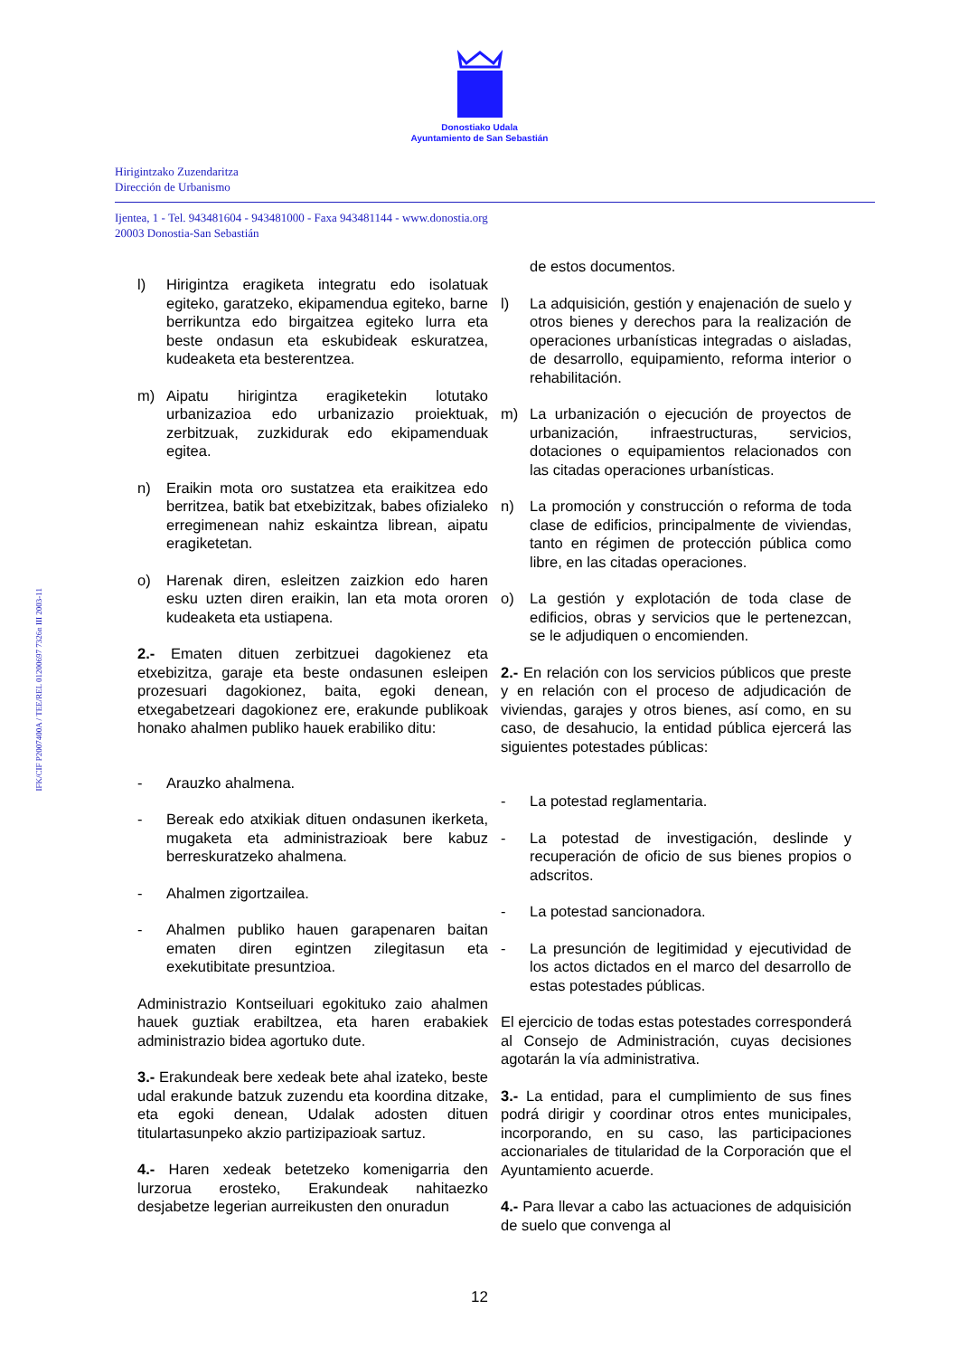Donostiako Udala
Ayuntamiento de San Sebastián
Hirigintzako Zuzendaritza
Dirección de Urbanismo
Ijentea, 1 - Tel. 943481604 - 943481000 - Faxa 943481144 - www.donostia.org
20003 Donostia-San Sebastián
IFK/CIF P2007400A / TEE/REL 01200697 7326n III 2003-11
l) Hirigintza eragiketa integratu edo isolatuak egiteko, garatzeko, ekipamendua egiteko, barne berrikuntza edo birgaitzea egiteko lurra eta beste ondasun eta eskubideak eskuratzea, kudeaketa eta besterentzea.
m) Aipatu hirigintza eragiketekin lotutako urbanizazioa edo urbanizazio proiektuak, zerbitzuak, zuzkidurak edo ekipamenduak egitea.
n) Eraikin mota oro sustatzea eta eraikitzea edo berritzea, batik bat etxebizitzak, babes ofizialeko erregimenean nahiz eskaintza librean, aipatu eragiketetan.
o) Harenak diren, esleitzen zaizkion edo haren esku uzten diren eraikin, lan eta mota ororen kudeaketa eta ustiapena.
2.- Ematen dituen zerbitzuei dagokienez eta etxebizitza, garaje eta beste ondasunen esleipen prozesuari dagokionez, baita, egoki denean, etxegabetzeari dagokionez ere, erakunde publikoak honako ahalmen publiko hauek erabiliko ditu:
- Arauzko ahalmena.
- Bereak edo atxikiak dituen ondasunen ikerketa, mugaketa eta administrazioak bere kabuz berreskuratzeko ahalmena.
- Ahalmen zigortzailea.
- Ahalmen publiko hauen garapenaren baitan ematen diren egintzen zilegitasun eta exekutibitate presuntzioa.
Administrazio Kontseiluari egokituko zaio ahalmen hauek guztiak erabiltzea, eta haren erabakiek administrazio bidea agortuko dute.
3.- Erakundeak bere xedeak bete ahal izateko, beste udal erakunde batzuk zuzendu eta koordina ditzake, eta egoki denean, Udalak adosten dituen titulartasunpeko akzio partizipazioak sartuz.
4.- Haren xedeak betetzeko komenigarria den lurzorua erosteko, Erakundeak nahitaezko desjabetze legerian aurreikusten den onuradun
de estos documentos.
l) La adquisición, gestión y enajenación de suelo y otros bienes y derechos para la realización de operaciones urbanísticas integradas o aisladas, de desarrollo, equipamiento, reforma interior o rehabilitación.
m) La urbanización o ejecución de proyectos de urbanización, infraestructuras, servicios, dotaciones o equipamientos relacionados con las citadas operaciones urbanísticas.
n) La promoción y construcción o reforma de toda clase de edificios, principalmente de viviendas, tanto en régimen de protección pública como libre, en las citadas operaciones.
o) La gestión y explotación de toda clase de edificios, obras y servicios que le pertenezcan, se le adjudiquen o encomienden.
2.- En relación con los servicios públicos que preste y en relación con el proceso de adjudicación de viviendas, garajes y otros bienes, así como, en su caso, de desahucio, la entidad pública ejercerá las siguientes potestades públicas:
- La potestad reglamentaria.
- La potestad de investigación, deslinde y recuperación de oficio de sus bienes propios o adscritos.
- La potestad sancionadora.
- La presunción de legitimidad y ejecutividad de los actos dictados en el marco del desarrollo de estas potestades públicas.
El ejercicio de todas estas potestades corresponderá al Consejo de Administración, cuyas decisiones agotarán la vía administrativa.
3.- La entidad, para el cumplimiento de sus fines podrá dirigir y coordinar otros entes municipales, incorporando, en su caso, las participaciones accionariales de titularidad de la Corporación que el Ayuntamiento acuerde.
4.- Para llevar a cabo las actuaciones de adquisición de suelo que convenga al
12